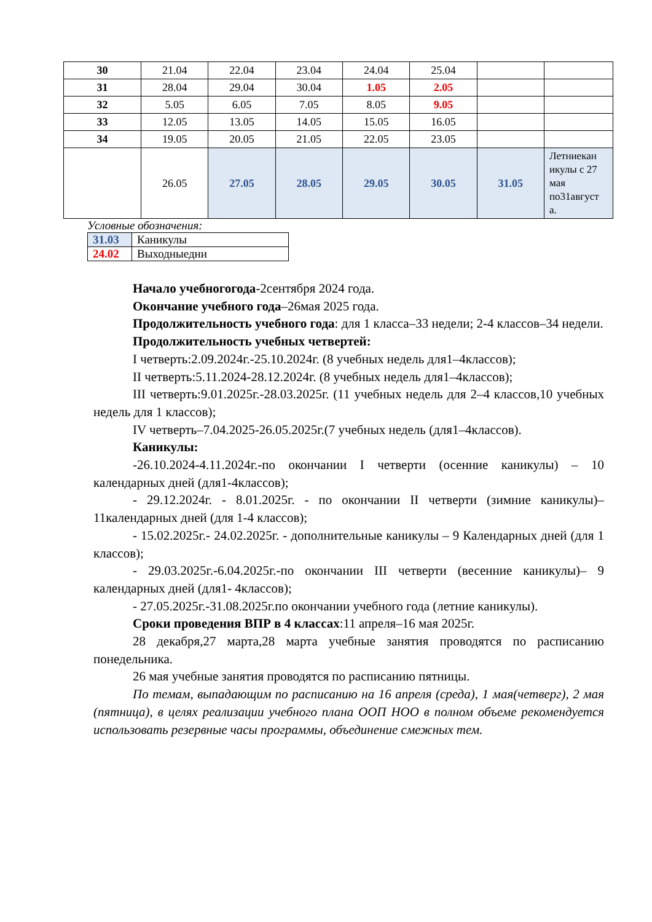| 30 | 21.04 | 22.04 | 23.04 | 24.04 | 25.04 | | |
| 31 | 28.04 | 29.04 | 30.04 | 1.05 | 2.05 | | |
| 32 | 5.05 | 6.05 | 7.05 | 8.05 | 9.05 | | |
| 33 | 12.05 | 13.05 | 14.05 | 15.05 | 16.05 | | |
| 34 | 19.05 | 20.05 | 21.05 | 22.05 | 23.05 | | |
| | 26.05 | 27.05 | 28.05 | 29.05 | 30.05 | 31.05 | Летниекан икулы с 27 мая по31август а. |
Условные обозначения:
| 31.03 | Каникулы |
| 24.02 | Выходныедни |
Начало учебногогода-2сентября 2024 года.
Окончание учебного года–26мая 2025 года.
Продолжительность учебного года: для 1 класса–33 недели; 2-4 классов–34 недели.
Продолжительность учебных четвертей:
I четверть:2.09.2024г.-25.10.2024г. (8 учебных недель для1–4классов);
II четверть:5.11.2024-28.12.2024г. (8 учебных недель для1–4классов);
III четверть:9.01.2025г.-28.03.2025г. (11 учебных недель для 2–4 классов,10 учебных недель для 1 классов);
IV четверть–7.04.2025-26.05.2025г.(7 учебных недель (для1–4классов).
Каникулы:
-26.10.2024-4.11.2024г.-по окончании I четверти (осенние каникулы) – 10 календарных дней (для1-4классов);
- 29.12.2024г. - 8.01.2025г. - по окончании II четверти (зимние каникулы)– 11календарных дней (для 1-4 классов);
- 15.02.2025г.- 24.02.2025г. - дополнительные каникулы – 9 Календарных дней (для 1 классов);
- 29.03.2025г.-6.04.2025г.-по окончании III четверти (весенние каникулы)– 9 календарных дней (для1- 4классов);
- 27.05.2025г.-31.08.2025г.по окончании учебного года (летние каникулы).
Сроки проведения ВПР в 4 классах:11 апреля–16 мая 2025г.
28 декабря,27 марта,28 марта учебные занятия проводятся по расписанию понедельника.
26 мая учебные занятия проводятся по расписанию пятницы.
По темам, выпадающим по расписанию на 16 апреля (среда), 1 мая(четверг), 2 мая (пятница), в целях реализации учебного плана ООП НОО в полном объеме рекомендуется использовать резервные часы программы, объединение смежных тем.